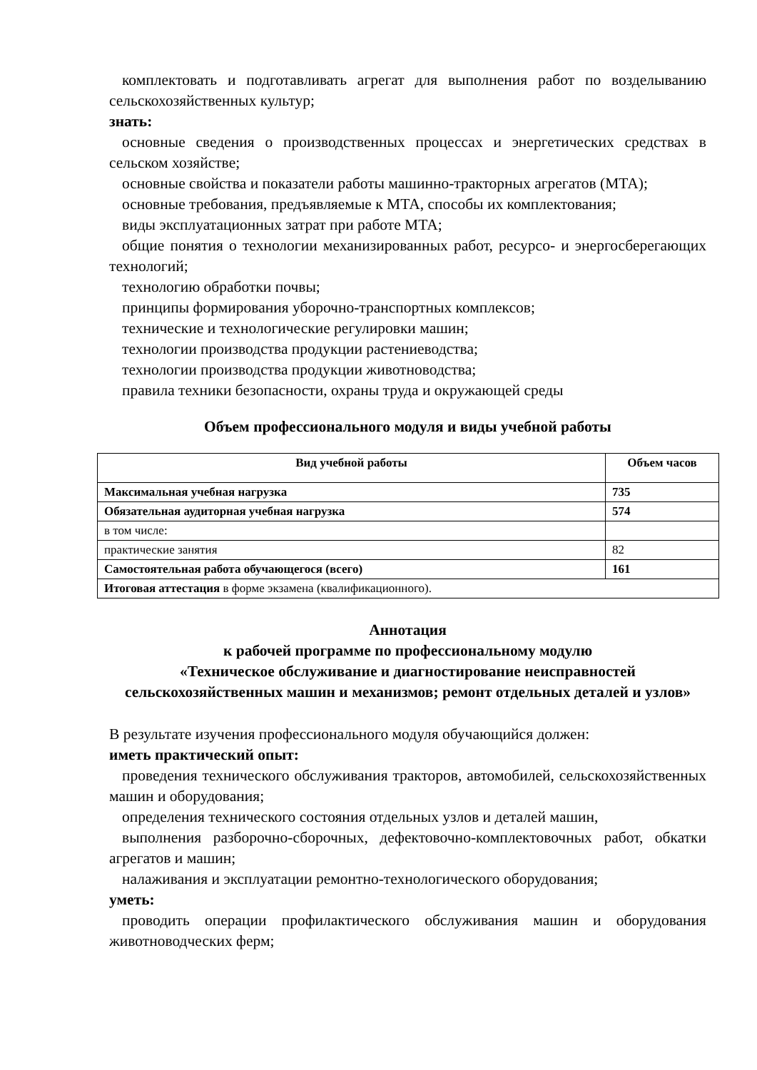комплектовать и подготавливать агрегат для выполнения работ по возделыванию сельскохозяйственных культур;
знать:
основные сведения о производственных процессах и энергетических средствах в сельском хозяйстве;
основные свойства и показатели работы машинно-тракторных агрегатов (МТА);
основные требования, предъявляемые к МТА, способы их комплектования;
виды эксплуатационных затрат при работе МТА;
общие понятия о технологии механизированных работ, ресурсо- и энергосберегающих технологий;
технологию обработки почвы;
принципы формирования уборочно-транспортных комплексов;
технические и технологические регулировки машин;
технологии производства продукции растениеводства;
технологии производства продукции животноводства;
правила техники безопасности, охраны труда и окружающей среды
Объем профессионального модуля и виды учебной работы
| Вид учебной работы | Объем часов |
| --- | --- |
| Максимальная учебная нагрузка | 735 |
| Обязательная аудиторная учебная нагрузка | 574 |
| в том числе: | |
| практические занятия | 82 |
| Самостоятельная работа обучающегося (всего) | 161 |
| Итоговая аттестация в форме экзамена (квалификационного). | |
Аннотация
к рабочей программе по профессиональному модулю
«Техническое обслуживание и диагностирование неисправностей сельскохозяйственных машин и механизмов; ремонт отдельных деталей и узлов»
В результате изучения профессионального модуля обучающийся должен:
иметь практический опыт:
проведения технического обслуживания тракторов, автомобилей, сельскохозяйственных машин и оборудования;
определения технического состояния отдельных узлов и деталей машин,
выполнения разборочно-сборочных, дефектовочно-комплектовочных работ, обкатки агрегатов и машин;
налаживания и эксплуатации ремонтно-технологического оборудования;
уметь:
проводить операции профилактического обслуживания машин и оборудования животноводческих ферм;